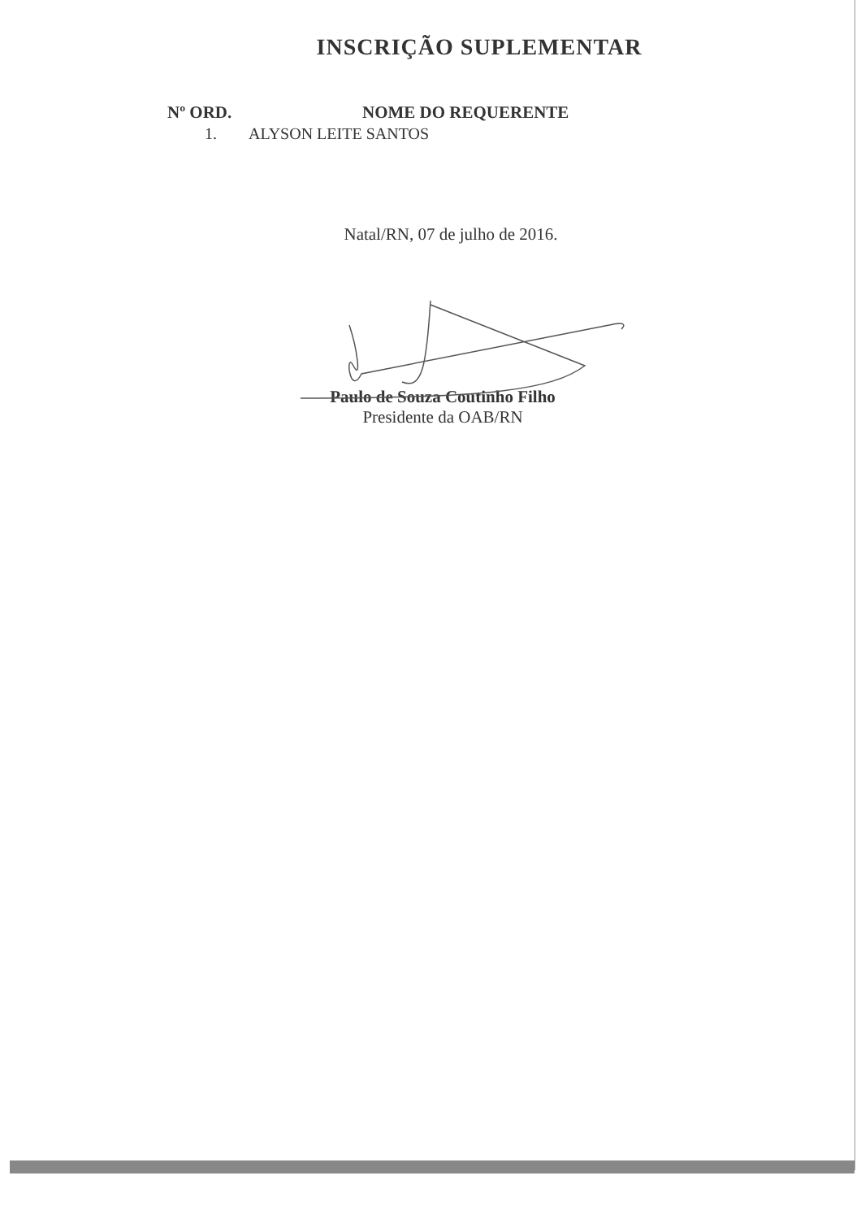INSCRIÇÃO SUPLEMENTAR
Nº ORD. NOME DO REQUERENTE
1. ALYSON LEITE SANTOS
Natal/RN, 07 de julho de 2016.
Paulo de Souza Coutinho Filho
Presidente da OAB/RN